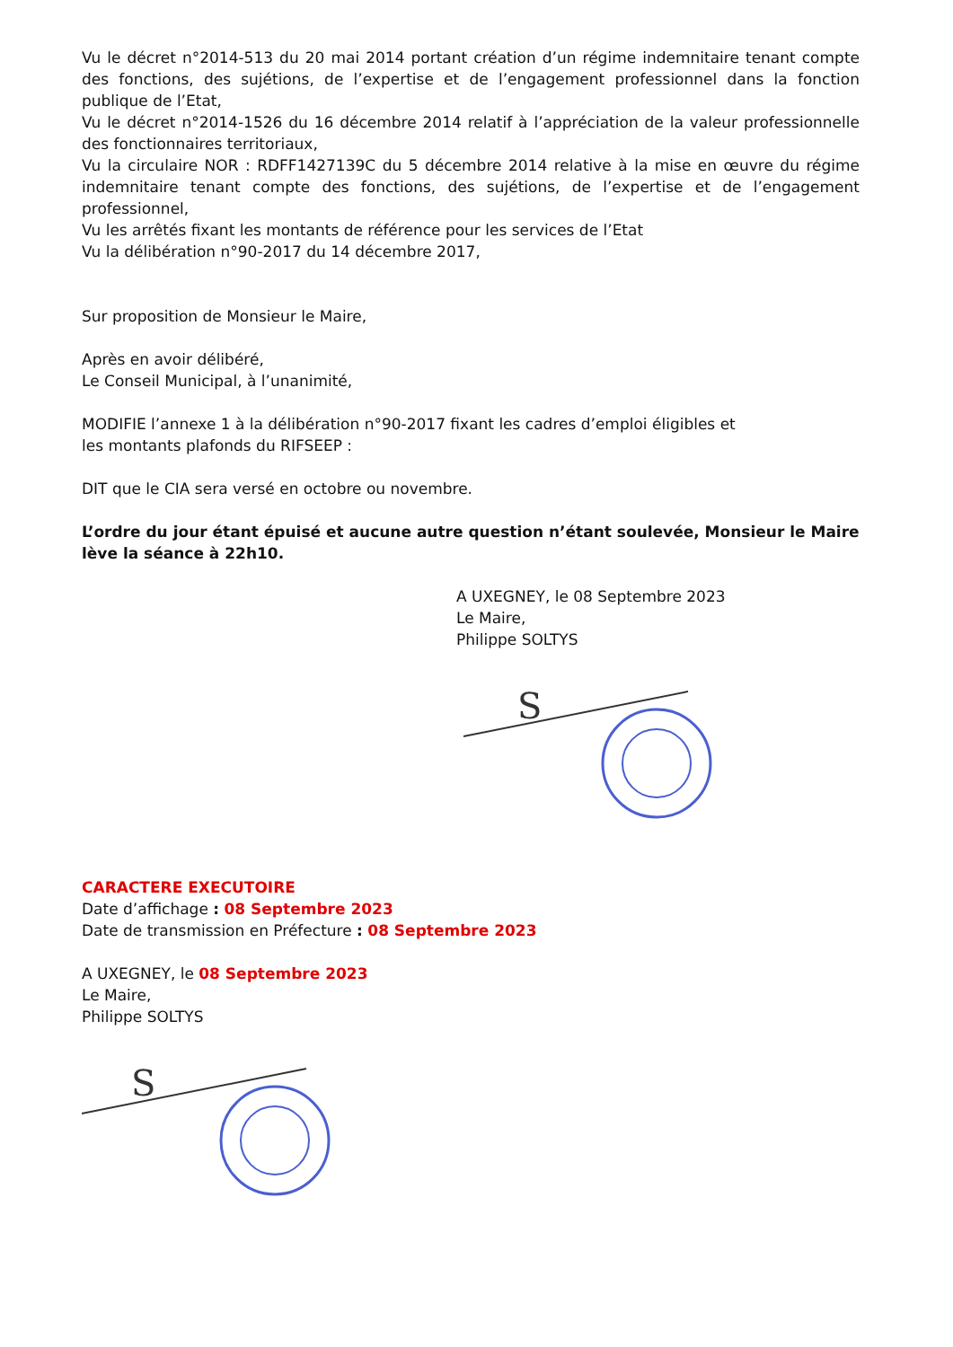Vu le décret n°2014-513 du 20 mai 2014 portant création d’un régime indemnitaire tenant compte des fonctions, des sujétions, de l’expertise et de l’engagement professionnel dans la fonction publique de l’Etat,
Vu le décret n°2014-1526 du 16 décembre 2014 relatif à l’appréciation de la valeur professionnelle des fonctionnaires territoriaux,
Vu la circulaire NOR : RDFF1427139C du 5 décembre 2014 relative à la mise en œuvre du régime indemnitaire tenant compte des fonctions, des sujétions, de l’expertise et de l’engagement professionnel,
Vu les arrêtés fixant les montants de référence pour les services de l’Etat
Vu la délibération n°90-2017 du 14 décembre 2017,
Sur proposition de Monsieur le Maire,
Après en avoir délibéré,
Le Conseil Municipal, à l’unanimité,
MODIFIE l’annexe 1 à la délibération n°90-2017 fixant les cadres d’emploi éligibles et
les montants plafonds du RIFSEEP :
DIT que le CIA sera versé en octobre ou novembre.
L’ordre du jour étant épuisé et aucune autre question n’étant soulevée, Monsieur le Maire lève la séance à 22h10.
A UXEGNEY, le 08 Septembre 2023
Le Maire,
Philippe SOLTYS
S
CARACTERE EXECUTOIRE
Date d’affichage : 08 Septembre 2023
Date de transmission en Préfecture : 08 Septembre 2023
A UXEGNEY, le 08 Septembre 2023
Le Maire,
Philippe SOLTYS
S